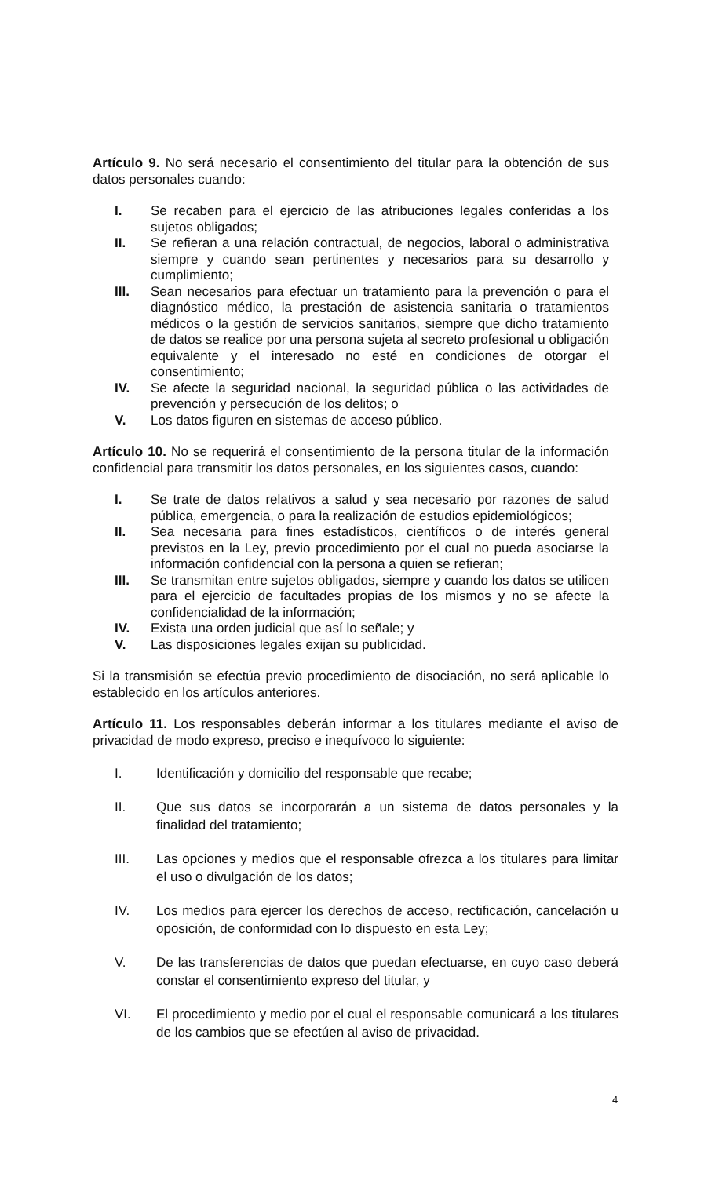Artículo 9. No será necesario el consentimiento del titular para la obtención de sus datos personales cuando:
I. Se recaben para el ejercicio de las atribuciones legales conferidas a los sujetos obligados;
II. Se refieran a una relación contractual, de negocios, laboral o administrativa siempre y cuando sean pertinentes y necesarios para su desarrollo y cumplimiento;
III. Sean necesarios para efectuar un tratamiento para la prevención o para el diagnóstico médico, la prestación de asistencia sanitaria o tratamientos médicos o la gestión de servicios sanitarios, siempre que dicho tratamiento de datos se realice por una persona sujeta al secreto profesional u obligación equivalente y el interesado no esté en condiciones de otorgar el consentimiento;
IV. Se afecte la seguridad nacional, la seguridad pública o las actividades de prevención y persecución de los delitos; o
V. Los datos figuren en sistemas de acceso público.
Artículo 10. No se requerirá el consentimiento de la persona titular de la información confidencial para transmitir los datos personales, en los siguientes casos, cuando:
I. Se trate de datos relativos a salud y sea necesario por razones de salud pública, emergencia, o para la realización de estudios epidemiológicos;
II. Sea necesaria para fines estadísticos, científicos o de interés general previstos en la Ley, previo procedimiento por el cual no pueda asociarse la información confidencial con la persona a quien se refieran;
III. Se transmitan entre sujetos obligados, siempre y cuando los datos se utilicen para el ejercicio de facultades propias de los mismos y no se afecte la confidencialidad de la información;
IV. Exista una orden judicial que así lo señale; y
V. Las disposiciones legales exijan su publicidad.
Si la transmisión se efectúa previo procedimiento de disociación, no será aplicable lo establecido en los artículos anteriores.
Artículo 11. Los responsables deberán informar a los titulares mediante el aviso de privacidad de modo expreso, preciso e inequívoco lo siguiente:
I. Identificación y domicilio del responsable que recabe;
II. Que sus datos se incorporarán a un sistema de datos personales y la finalidad del tratamiento;
III. Las opciones y medios que el responsable ofrezca a los titulares para limitar el uso o divulgación de los datos;
IV. Los medios para ejercer los derechos de acceso, rectificación, cancelación u oposición, de conformidad con lo dispuesto en esta Ley;
V. De las transferencias de datos que puedan efectuarse, en cuyo caso deberá constar el consentimiento expreso del titular, y
VI. El procedimiento y medio por el cual el responsable comunicará a los titulares de los cambios que se efectúen al aviso de privacidad.
4